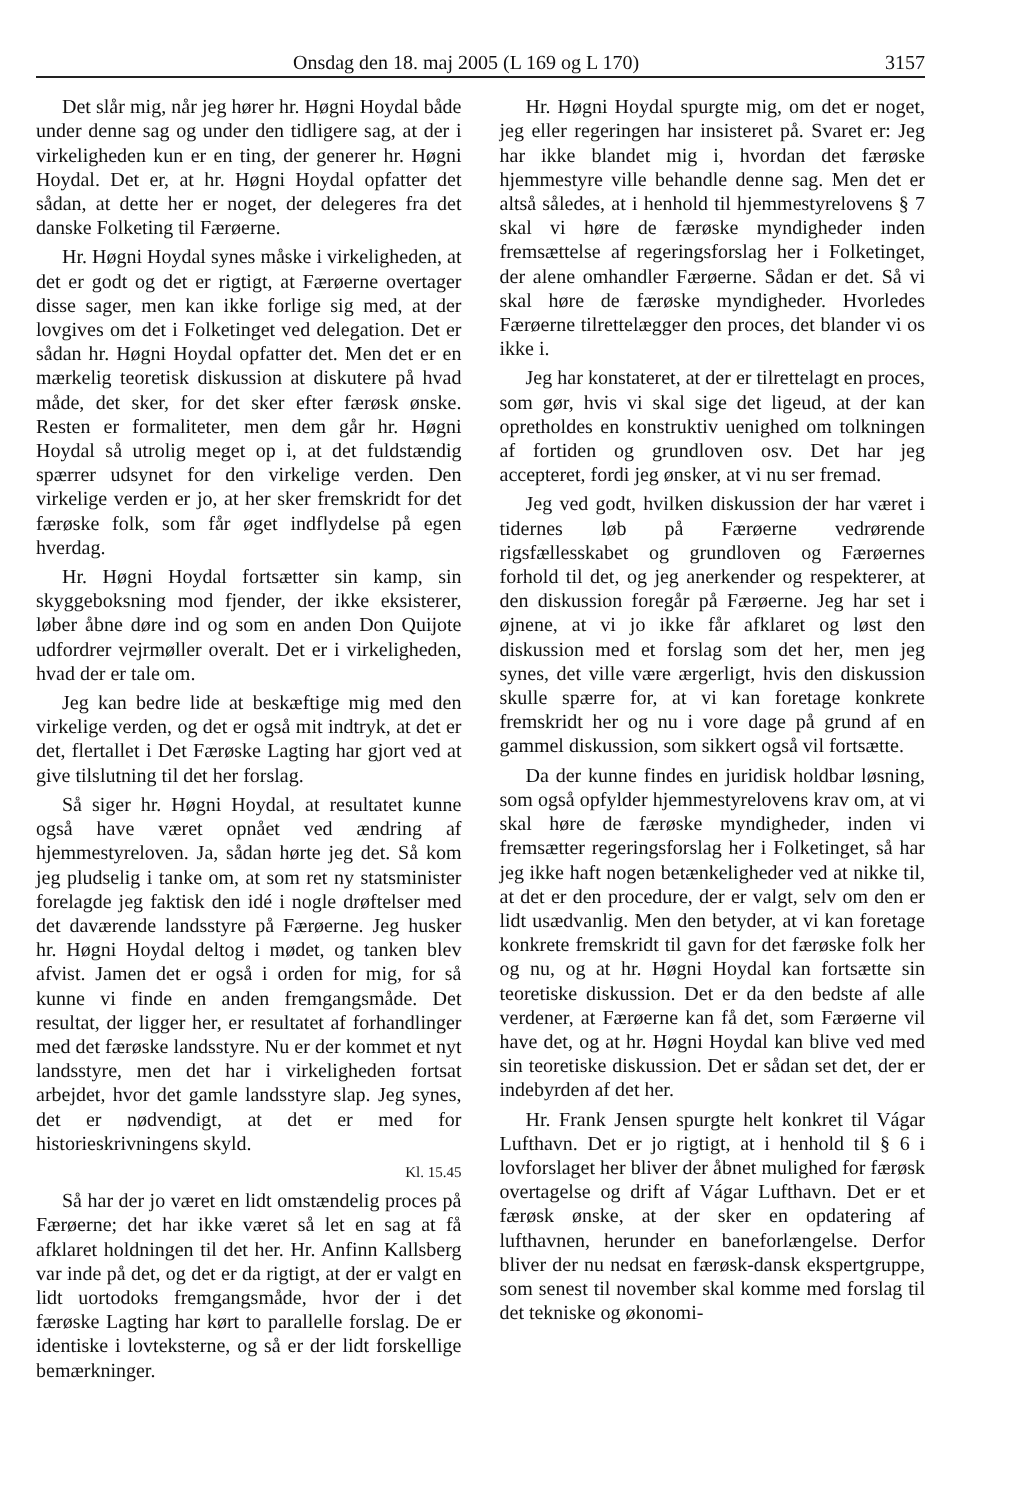Onsdag den 18. maj 2005 (L 169 og L 170) 3157
Det slår mig, når jeg hører hr. Høgni Hoydal både under denne sag og under den tidligere sag, at der i virkeligheden kun er en ting, der generer hr. Høgni Hoydal. Det er, at hr. Høgni Hoydal opfatter det sådan, at dette her er noget, der delegeres fra det danske Folketing til Færøerne.
Hr. Høgni Hoydal synes måske i virkeligheden, at det er godt og det er rigtigt, at Færøerne overtager disse sager, men kan ikke forlige sig med, at der lovgives om det i Folketinget ved delegation. Det er sådan hr. Høgni Hoydal opfatter det. Men det er en mærkelig teoretisk diskussion at diskutere på hvad måde, det sker, for det sker efter færøsk ønske. Resten er formaliteter, men dem går hr. Høgni Hoydal så utrolig meget op i, at det fuldstændig spærrer udsynet for den virkelige verden. Den virkelige verden er jo, at her sker fremskridt for det færøske folk, som får øget indflydelse på egen hverdag.
Hr. Høgni Hoydal fortsætter sin kamp, sin skyggeboksning mod fjender, der ikke eksisterer, løber åbne døre ind og som en anden Don Quijote udfordrer vejrmøller overalt. Det er i virkeligheden, hvad der er tale om.
Jeg kan bedre lide at beskæftige mig med den virkelige verden, og det er også mit indtryk, at det er det, flertallet i Det Færøske Lagting har gjort ved at give tilslutning til det her forslag.
Så siger hr. Høgni Hoydal, at resultatet kunne også have været opnået ved ændring af hjemmestyreloven. Ja, sådan hørte jeg det. Så kom jeg pludselig i tanke om, at som ret ny statsminister forelagde jeg faktisk den idé i nogle drøftelser med det daværende landsstyre på Færøerne. Jeg husker hr. Høgni Hoydal deltog i mødet, og tanken blev afvist. Jamen det er også i orden for mig, for så kunne vi finde en anden fremgangsmåde. Det resultat, der ligger her, er resultatet af forhandlinger med det færøske landsstyre. Nu er der kommet et nyt landsstyre, men det har i virkeligheden fortsat arbejdet, hvor det gamle landsstyre slap. Jeg synes, det er nødvendigt, at det er med for historieskrivningens skyld.
Kl. 15.45
Så har der jo været en lidt omstændelig proces på Færøerne; det har ikke været så let en sag at få afklaret holdningen til det her. Hr. Anfinn Kallsberg var inde på det, og det er da rigtigt, at der er valgt en lidt uortodoks fremgangsmåde, hvor der i det færøske Lagting har kørt to parallelle forslag. De er identiske i lovteksterne, og så er der lidt forskellige bemærkninger.
Hr. Høgni Hoydal spurgte mig, om det er noget, jeg eller regeringen har insisteret på. Svaret er: Jeg har ikke blandet mig i, hvordan det færøske hjemmestyre ville behandle denne sag. Men det er altså således, at i henhold til hjemmestyrelovens § 7 skal vi høre de færøske myndigheder inden fremsættelse af regeringsforslag her i Folketinget, der alene omhandler Færøerne. Sådan er det. Så vi skal høre de færøske myndigheder. Hvorledes Færøerne tilrettelægger den proces, det blander vi os ikke i.
Jeg har konstateret, at der er tilrettelagt en proces, som gør, hvis vi skal sige det ligeud, at der kan opretholdes en konstruktiv uenighed om tolkningen af fortiden og grundloven osv. Det har jeg accepteret, fordi jeg ønsker, at vi nu ser fremad.
Jeg ved godt, hvilken diskussion der har været i tidernes løb på Færøerne vedrørende rigsfællesskabet og grundloven og Færøernes forhold til det, og jeg anerkender og respekterer, at den diskussion foregår på Færøerne. Jeg har set i øjnene, at vi jo ikke får afklaret og løst den diskussion med et forslag som det her, men jeg synes, det ville være ærgerligt, hvis den diskussion skulle spærre for, at vi kan foretage konkrete fremskridt her og nu i vore dage på grund af en gammel diskussion, som sikkert også vil fortsætte.
Da der kunne findes en juridisk holdbar løsning, som også opfylder hjemmestyrelovens krav om, at vi skal høre de færøske myndigheder, inden vi fremsætter regeringsforslag her i Folketinget, så har jeg ikke haft nogen betænkeligheder ved at nikke til, at det er den procedure, der er valgt, selv om den er lidt usædvanlig. Men den betyder, at vi kan foretage konkrete fremskridt til gavn for det færøske folk her og nu, og at hr. Høgni Hoydal kan fortsætte sin teoretiske diskussion. Det er da den bedste af alle verdener, at Færøerne kan få det, som Færøerne vil have det, og at hr. Høgni Hoydal kan blive ved med sin teoretiske diskussion. Det er sådan set det, der er indebyrden af det her.
Hr. Frank Jensen spurgte helt konkret til Vágar Lufthavn. Det er jo rigtigt, at i henhold til § 6 i lovforslaget her bliver der åbnet mulighed for færøsk overtagelse og drift af Vágar Lufthavn. Det er et færøsk ønske, at der sker en opdatering af lufthavnen, herunder en baneforlængelse. Derfor bliver der nu nedsat en færøsk-dansk ekspertgruppe, som senest til november skal komme med forslag til det tekniske og økonomi-